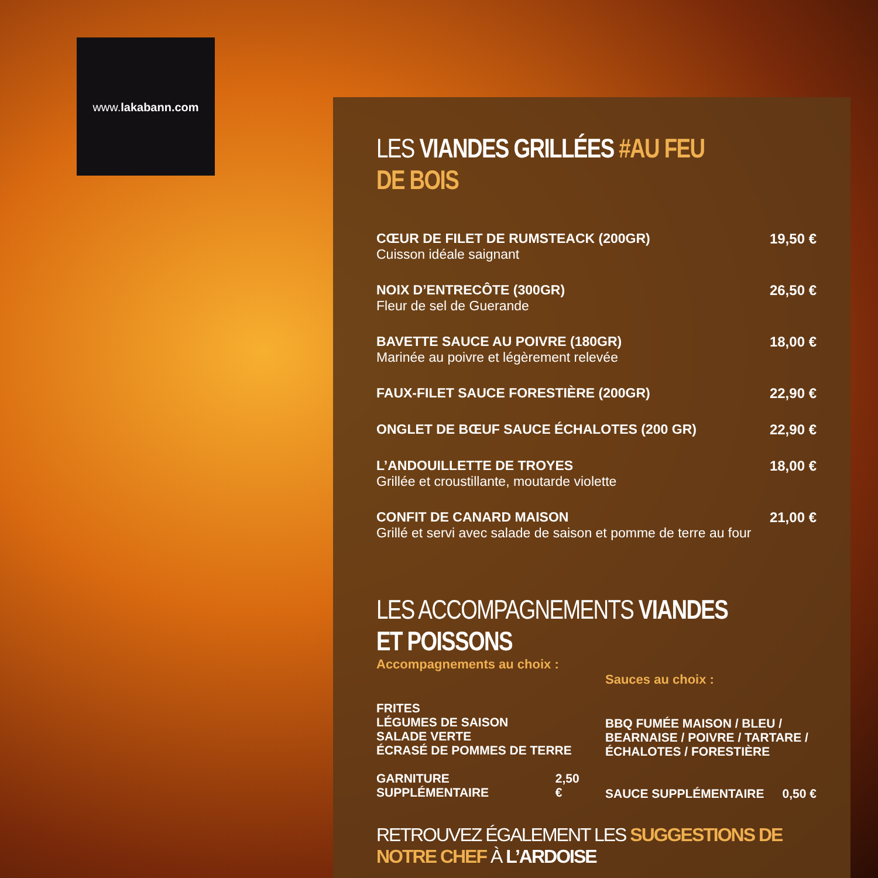www.lakabann.com
LES VIANDES GRILLÉES #AU FEU DE BOIS
CŒUR DE FILET DE RUMSTEACK (200GR)
Cuisson idéale saignant
19,50 €
NOIX D’ENTRECÔTE (300GR)
Fleur de sel de Guerande
26,50 €
BAVETTE SAUCE AU POIVRE (180GR)
Marinée au poivre et légèrement relevée
18,00 €
FAUX-FILET SAUCE FORESTIÈRE (200GR)
22,90 €
ONGLET DE BŒUF SAUCE ÉCHALOTES (200 GR)
22,90 €
L’ANDOUILLETTE DE TROYES
Grillée et croustillante, moutarde violette
18,00 €
CONFIT DE CANARD MAISON
Grillé et servi avec salade de saison et pomme de terre au four
21,00 €
LES ACCOMPAGNEMENTS VIANDES ET POISSONS
Accompagnements au choix :
FRITES
LÉGUMES DE SAISON
SALADE VERTE
ÉCRASÉ DE POMMES DE TERRE
GARNITURE SUPPLÉMENTAIRE 2,50 €
Sauces au choix :
BBQ FUMÉE MAISON / BLEU /
BEARNAISE / POIVRE / TARTARE /
ÉCHALOTES / FORESTIÈRE
SAUCE SUPPLÉMENTAIRE 0,50 €
RETROUVEZ ÉGALEMENT LES SUGGESTIONS DE NOTRE CHEF À L’ARDOISE